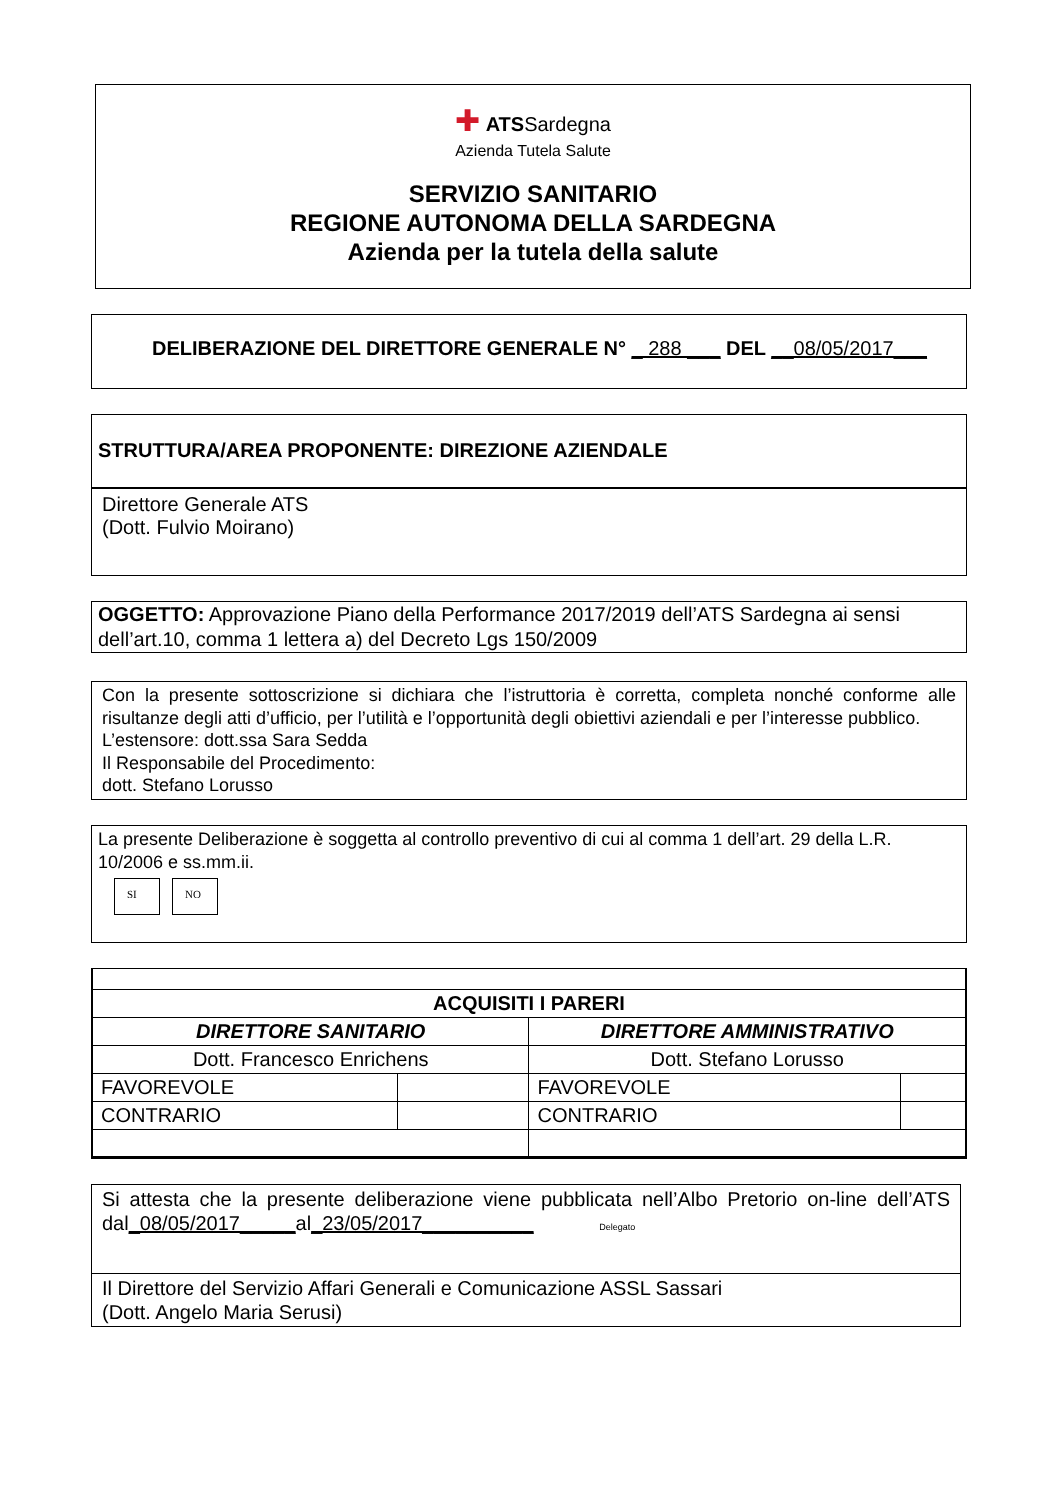✚ ATSSardegna
Azienda Tutela Salute
SERVIZIO SANITARIO
REGIONE AUTONOMA DELLA SARDEGNA
Azienda per la tutela della salute
DELIBERAZIONE DEL DIRETTORE GENERALE N° _ 288 ___ DEL __08/05/2017___
STRUTTURA/AREA PROPONENTE: DIREZIONE AZIENDALE
Direttore Generale ATS
(Dott. Fulvio Moirano)
OGGETTO: Approvazione Piano della Performance 2017/2019 dell’ATS Sardegna ai sensi dell’art.10, comma 1 lettera a) del Decreto Lgs 150/2009
Con la presente sottoscrizione si dichiara che l’istruttoria è corretta, completa nonché conforme alle risultanze degli atti d’ufficio, per l’utilità e l’opportunità degli obiettivi aziendali e per l’interesse pubblico.
L’estensore: dott.ssa Sara Sedda
Il Responsabile del Procedimento:
dott. Stefano Lorusso
La presente Deliberazione è soggetta al controllo preventivo di cui al comma 1 dell’art. 29 della L.R. 10/2006 e ss.mm.ii.
SI NO
| ACQUISITI I PARERI | | | |
| DIRETTORE SANITARIO | | DIRETTORE AMMINISTRATIVO | |
| Dott. Francesco Enrichens | | Dott. Stefano Lorusso | |
| FAVOREVOLE | | FAVOREVOLE | |
| CONTRARIO | | CONTRARIO | |
Si attesta che la presente deliberazione viene pubblicata nell’Albo Pretorio on-line dell’ATS dal_08/05/2017_____al_23/05/2017__________ Delegato
Il Direttore del Servizio Affari Generali e Comunicazione ASSL Sassari
(Dott. Angelo Maria Serusi)